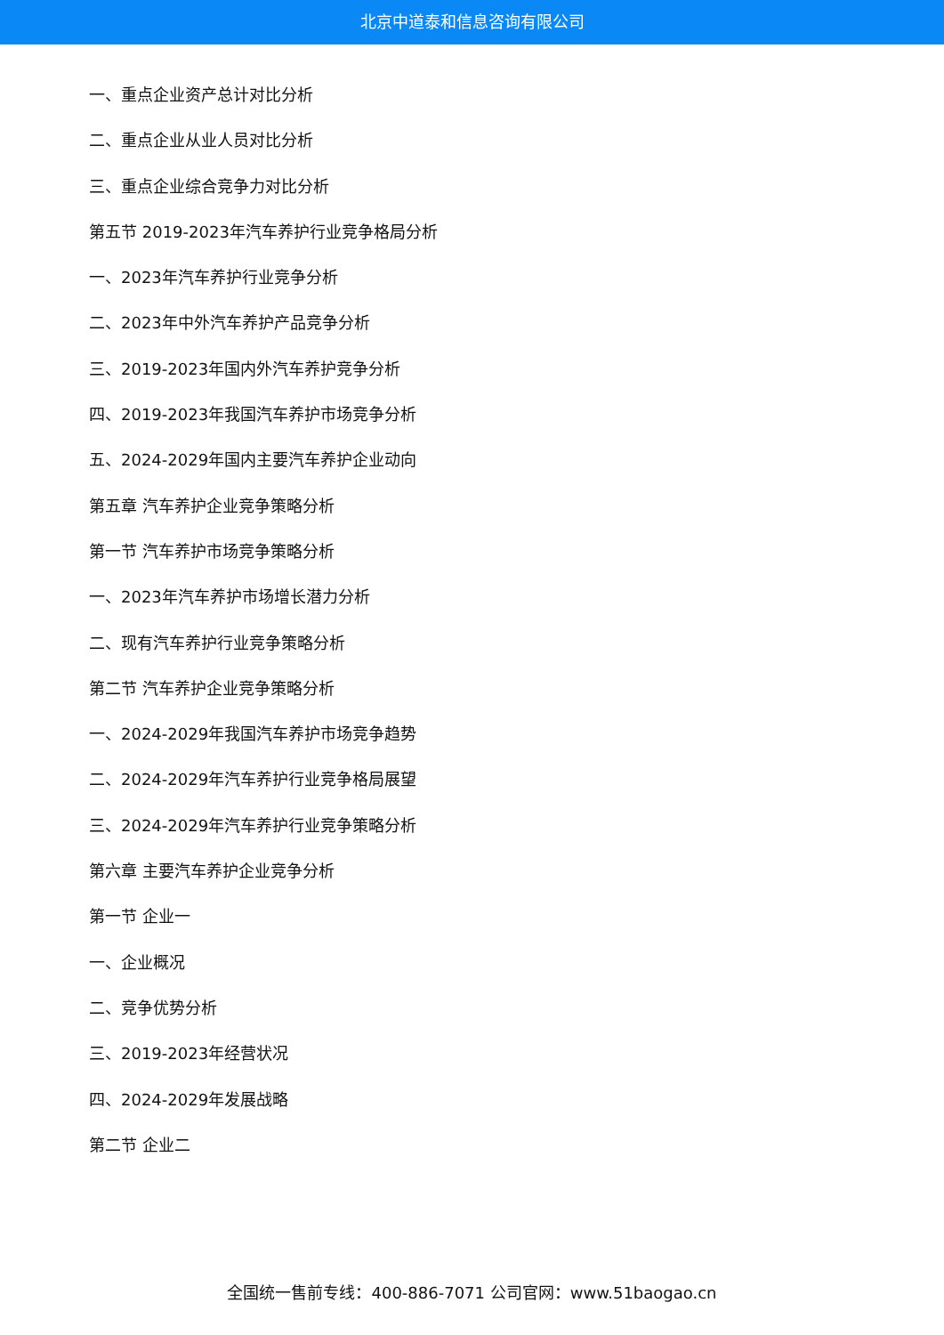北京中道泰和信息咨询有限公司
一、重点企业资产总计对比分析
二、重点企业从业人员对比分析
三、重点企业综合竞争力对比分析
第五节 2019-2023年汽车养护行业竞争格局分析
一、2023年汽车养护行业竞争分析
二、2023年中外汽车养护产品竞争分析
三、2019-2023年国内外汽车养护竞争分析
四、2019-2023年我国汽车养护市场竞争分析
五、2024-2029年国内主要汽车养护企业动向
第五章 汽车养护企业竞争策略分析
第一节 汽车养护市场竞争策略分析
一、2023年汽车养护市场增长潜力分析
二、现有汽车养护行业竞争策略分析
第二节 汽车养护企业竞争策略分析
一、2024-2029年我国汽车养护市场竞争趋势
二、2024-2029年汽车养护行业竞争格局展望
三、2024-2029年汽车养护行业竞争策略分析
第六章 主要汽车养护企业竞争分析
第一节 企业一
一、企业概况
二、竞争优势分析
三、2019-2023年经营状况
四、2024-2029年发展战略
第二节 企业二
全国统一售前专线：400-886-7071 公司官网：www.51baogao.cn